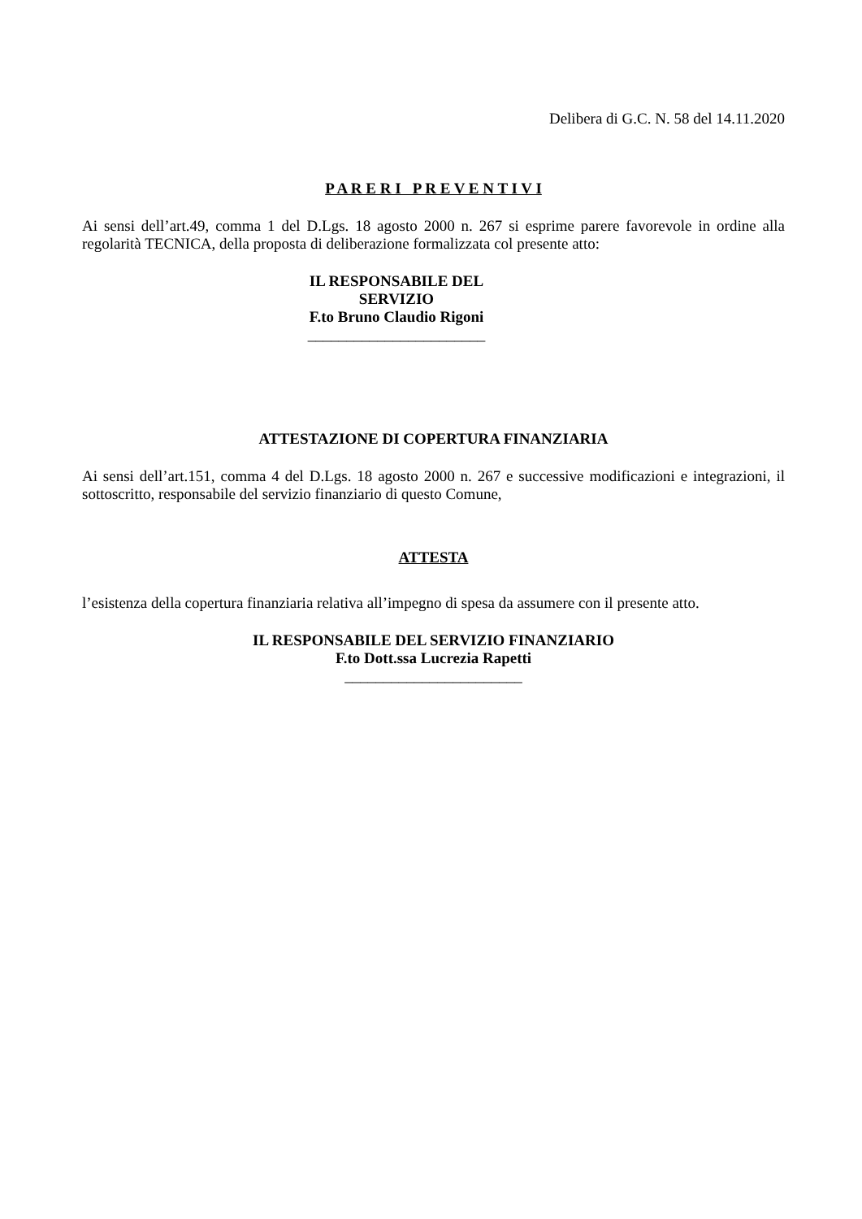Delibera di G.C. N. 58 del 14.11.2020
P A R E R I P R E V E N T I V I
Ai sensi dell’art.49, comma 1 del D.Lgs. 18 agosto 2000 n. 267 si esprime parere favorevole in ordine alla regolarità TECNICA, della proposta di deliberazione formalizzata col presente atto:
IL RESPONSABILE DEL
SERVIZIO
F.to Bruno Claudio Rigoni
_______________________
ATTESTAZIONE DI COPERTURA FINANZIARIA
Ai sensi dell’art.151, comma 4 del D.Lgs. 18 agosto 2000 n. 267 e successive modificazioni e integrazioni, il sottoscritto, responsabile del servizio finanziario di questo Comune,
ATTESTA
l’esistenza della copertura finanziaria relativa all’impegno di spesa da assumere con il presente atto.
IL RESPONSABILE DEL SERVIZIO FINANZIARIO
F.to Dott.ssa Lucrezia Rapetti
_______________________